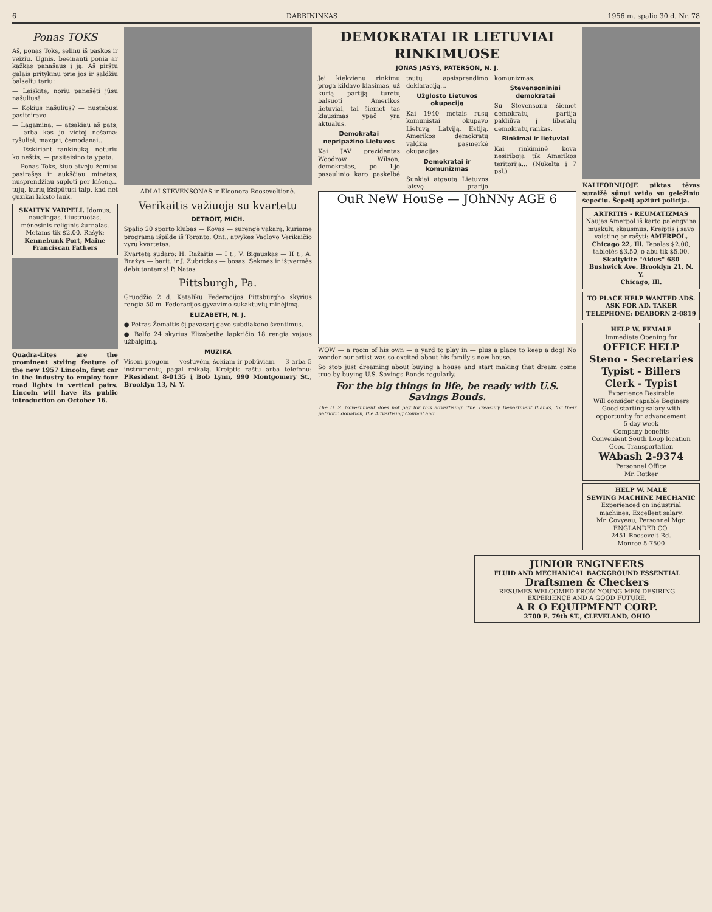6 DARBININKAS 1956 m. spalio 30 d. Nr. 78
Ponas TOKS
Aš, ponas Toks, selinu iš paskos ir veiziu. Ugnis, beeinanti ponia ar kažkas panašaus į ją. Aš pirštų galais pritykinu prie jos ir saldžiu balseliu tariu:
— Leiskite, noriu panešėti jūsų našulius!
— Kokius našulius? — nustebusi pasiteiravo.
— Lagaminą, — atsakiau aš pats, — arba kas jo vietoj nešama: ryšuliai, mazgai, čemodanai...
— Išskiriant rankinuką, neturiu ko neštis, — pasiteisino ta ypata.
— Ponas Toks, šiuo atveju žemiau pasirašęs ir aukščiau minėtas, nusprendžiau suploti per kišenę... tųjų, kurių išsipūtusi taip, kad net guzikai laksto lauk.
SKAITYK VARPELĮ. Įdomus, naudingas, iliustruotas, mėnesinis religinis žurnalas. Metams tik $2.00. Rašyk:
Kennebunk Port, Maine
Franciscan Fathers
Quadra-Lites are the prominent styling feature of the new 1957 Lincoln, first car in the industry to employ four road lights in vertical pairs. Lincoln will have its public introduction on October 16.
ADLAI STEVENSONAS ir Eleonora Rooseveltienė.
Verikaitis važiuoja su kvartetu
DETROIT, MICH.
Spalio 20 sporto klubas — Kovas — surengė vakarą, kuriame programą išpildė iš Toronto, Ont., atvykęs Vaclovo Verikaičio vyrų kvartetas.
Kvartetą sudaro: H. Ražaitis — I t., V. Bigauskas — II t., A. Bražys — barit. ir J. Zubrickas — bosas. Sekmės ir ištvermės debiutantams! P. Natas
Pittsburgh, Pa.
Gruodžio 2 d. Katalikų Federacijos Pittsburgho skyrius rengia 50 m. Federacijos gyvavimo sukaktuvių minėjimą.
ELIZABETH, N. J.
● Petras Žemaitis šį pavasarį gavo subdiakono šventimus.
● Balfo 24 skyrius Elizabethe lapkričio 18 rengia vajaus užbaigimą.
MUZIKA
Visom progom — vestuvėm, šokiam ir pobūviam — 3 arba 5 instrumentų pagal reikalą. Kreiptis raštu arba telefonu: PResident 8-0135 į Bob Lynn, 990 Montgomery St., Brooklyn 13, N. Y.
DEMOKRATAI IR LIETUVIAI RINKIMUOSE
JONAS JASYS, PATERSON, N. J.
Jei kiekvienų rinkimų proga kildavo klasimas, už kurią partiją turėtų balsuoti Amerikos lietuviai, tai šiemet tas klausimas ypač yra aktualus.
Demokratai nepripažino Lietuvos
Kai JAV prezidentas Woodrow Wilson, demokratas, po I-jo pasaulinio karo paskelbė tautų apsisprendimo deklaraciją...
Užglosto Lietuvos okupaciją
Kai 1940 metais rusų komunistai okupavo Lietuvą, Latviją, Estiją, Amerikos demokratų valdžia pasmerkė okupacijas.
Demokratai ir komunizmas
Sunkiai atgautą Lietuvos laisvę prarijo komunizmas.
Stevensoniniai demokratai
Su Stevensonu šiemet demokratų partija pakliūva į liberalų demokratų rankas.
Rinkimai ir lietuviai
Kai rinkiminė kova nesiriboja tik Amerikos teritorija... (Nukelta į 7 psl.)
OuR NeW HouSe — JOhNNy AGE 6
WOW — a room of his own — a yard to play in — plus a place to keep a dog! No wonder our artist was so excited about his family's new house.
So stop just dreaming about buying a house and start making that dream come true by buying U.S. Savings Bonds regularly.
For the big things in life, be ready with U.S. Savings Bonds.
The U. S. Government does not pay for this advertising. The Treasury Department thanks, for their patriotic donation, the Advertising Council and
KALIFORNIJOJE piktas tėvas suraižė sūnui veidą su geležiniu šepečiu. Šepetį apžiūri policija.
ARTRITIS - REUMATIZMAS
Naujas Amerpol iš karto palengvina muskulų skausmus. Kreiptis į savo vaistinę ar rašyti: AMERPOL, Chicago 22, Ill. Tepalas $2.00, tabletės $3.50, o abu tik $5.00.
Skaitykite "Aidus" 680 Bushwick Ave. Brooklyn 21, N. Y.
Chicago, Ill.
TO PLACE HELP WANTED ADS. ASK FOR AD. TAKER TELEPHONE: DEABORN 2-0819
HELP W. FEMALE
Immediate Opening for
OFFICE HELP
Steno - Secretaries
Typist - Billers
Clerk - Typist
Experience Desirable
Will consider capable Beginers
Good starting salary with opportunity for advancement
5 day week
Company benefits
Convenient South Loop location
Good Transportation
WAbash 2-9374
Personnel Office
Mr. Rotker
HELP W. MALE
SEWING MACHINE MECHANIC
Experienced on industrial machines. Excellent salary.
Mr. Covyeau, Personnel Mgr.
ENGLANDER CO.
2451 Roosevelt Rd.
Monroe 5-7500
JUNIOR ENGINEERS
FLUID AND MECHANICAL BACKGROUND ESSENTIAL
Draftsmen & Checkers
RESUMES WELCOMED FROM YOUNG MEN DESIRING EXPERIENCE AND A GOOD FUTURE.
A R O EQUIPMENT CORP.
2700 E. 79th ST., CLEVELAND, OHIO